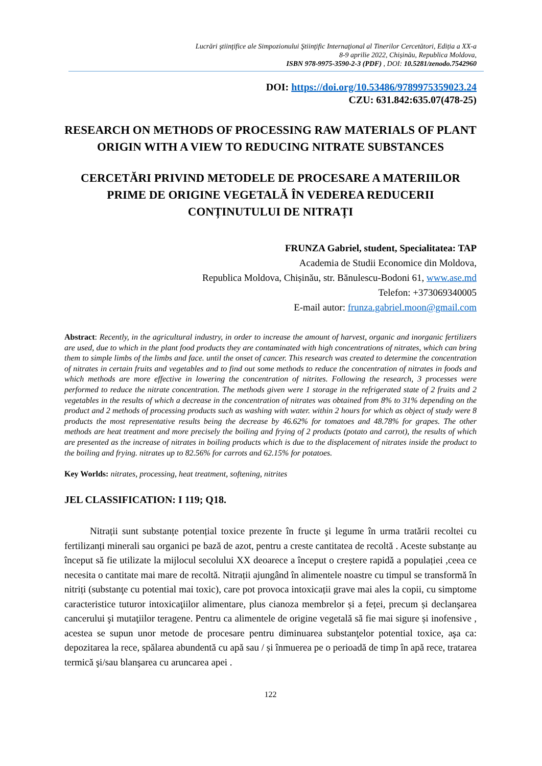Lucrări ştiinţifice ale Simpozionului Ştiinţific Internaţional al Tinerilor Cercetători, Ediția a XX-a
8-9 aprilie 2022, Chișinău, Republica Moldova,
ISBN 978-9975-3590-2-3 (PDF) , DOI: 10.5281/zenodo.7542960
DOI: https://doi.org/10.53486/9789975359023.24
CZU: 631.842:635.07(478-25)
RESEARCH ON METHODS OF PROCESSING RAW MATERIALS OF PLANT ORIGIN WITH A VIEW TO REDUCING NITRATE SUBSTANCES
CERCETĂRI PRIVIND METODELE DE PROCESARE A MATERIILOR PRIME DE ORIGINE VEGETALĂ ÎN VEDEREA REDUCERII CONȚINUTULUI DE NITRAȚI
FRUNZA Gabriel, student, Specialitatea: TAP
Academia de Studii Economice din Moldova,
Republica Moldova, Chișinău, str. Bănulescu-Bodoni 61, www.ase.md
Telefon: +373069340005
E-mail autor: frunza.gabriel.moon@gmail.com
Abstract: Recently, in the agricultural industry, in order to increase the amount of harvest, organic and inorganic fertilizers are used, due to which in the plant food products they are contaminated with high concentrations of nitrates, which can bring them to simple limbs of the limbs and face. until the onset of cancer. This research was created to determine the concentration of nitrates in certain fruits and vegetables and to find out some methods to reduce the concentration of nitrates in foods and which methods are more effective in lowering the concentration of nitrites. Following the research, 3 processes were performed to reduce the nitrate concentration. The methods given were 1 storage in the refrigerated state of 2 fruits and 2 vegetables in the results of which a decrease in the concentration of nitrates was obtained from 8% to 31% depending on the product and 2 methods of processing products such as washing with water. within 2 hours for which as object of study were 8 products the most representative results being the decrease by 46.62% for tomatoes and 48.78% for grapes. The other methods are heat treatment and more precisely the boiling and frying of 2 products (potato and carrot), the results of which are presented as the increase of nitrates in boiling products which is due to the displacement of nitrates inside the product to the boiling and frying. nitrates up to 82.56% for carrots and 62.15% for potatoes.
Key Worlds: nitrates, processing, heat treatment, softening, nitrites
JEL CLASSIFICATION: I 119; Q18.
Nitrații sunt substanțe potențial toxice prezente în fructe şi legume în urma tratării recoltei cu fertilizanți minerali sau organici pe bază de azot, pentru a creste cantitatea de recoltă . Aceste substanțe au început să fie utilizate la mijlocul secolului XX deoarece a început o creștere rapidă a populației ,ceea ce necesita o cantitate mai mare de recoltă. Nitrații ajungând în alimentele noastre cu timpul se transformă în nitriți (substanţe cu potential mai toxic), care pot provoca intoxicații grave mai ales la copii, cu simptome caracteristice tuturor intoxicaţiilor alimentare, plus cianoza membrelor și a feței, precum și declanşarea cancerului şi mutaţiilor teragene. Pentru ca alimentele de origine vegetală să fie mai sigure și inofensive , acestea se supun unor metode de procesare pentru diminuarea substanţelor potential toxice, aşa ca: depozitarea la rece, spălarea abundentă cu apă sau / și înmuerea pe o perioadă de timp în apă rece, tratarea termică şi/sau blanşarea cu aruncarea apei .
122